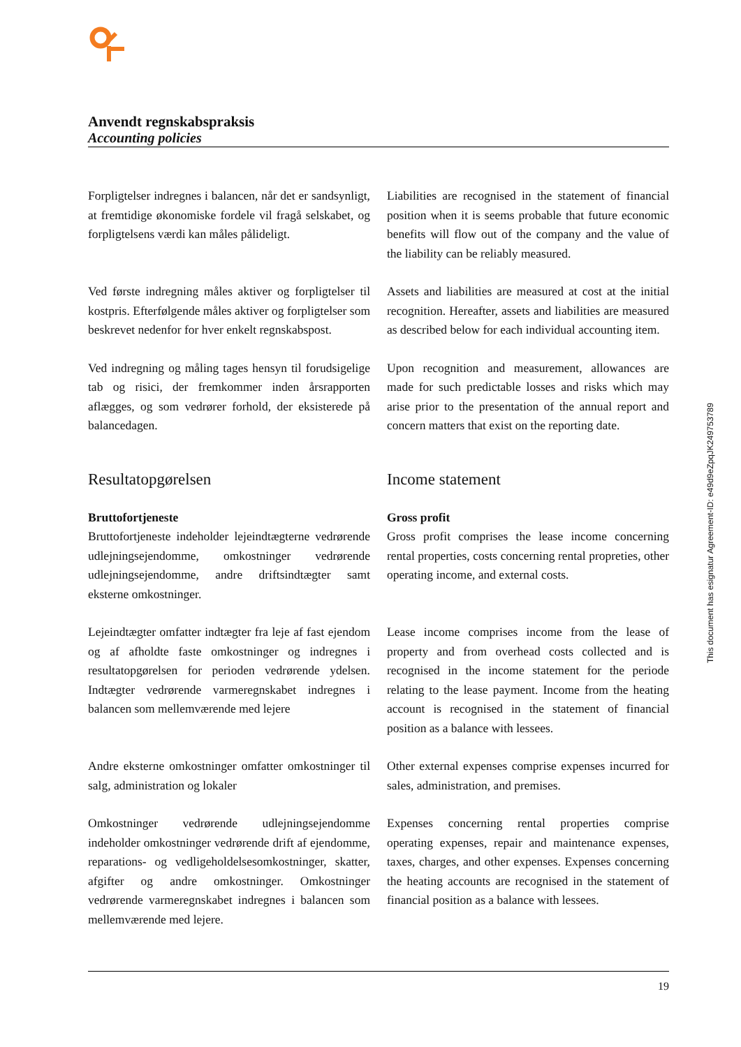Anvendt regnskabspraksis
Accounting policies
Forpligtelser indregnes i balancen, når det er sandsynligt, at fremtidige økonomiske fordele vil fragå selskabet, og forpligtelsens værdi kan måles pålideligt.
Liabilities are recognised in the statement of financial position when it is seems probable that future economic benefits will flow out of the company and the value of the liability can be reliably measured.
Ved første indregning måles aktiver og forpligtelser til kostpris. Efterfølgende måles aktiver og forpligtelser som beskrevet nedenfor for hver enkelt regnskabspost.
Assets and liabilities are measured at cost at the initial recognition. Hereafter, assets and liabilities are measured as described below for each individual accounting item.
Ved indregning og måling tages hensyn til forudsigelige tab og risici, der fremkommer inden årsrapporten aflægges, og som vedrører forhold, der eksisterede på balancedagen.
Upon recognition and measurement, allowances are made for such predictable losses and risks which may arise prior to the presentation of the annual report and concern matters that exist on the reporting date.
Resultatopgørelsen Income statement
Bruttofortjeneste
Bruttofortjeneste indeholder lejeindtægterne vedrørende udlejningsejendomme, omkostninger vedrørende udlejningsejendomme, andre driftsindtægter samt eksterne omkostninger.
Gross profit
Gross profit comprises the lease income concerning rental properties, costs concerning rental propreties, other operating income, and external costs.
Lejeindtægter omfatter indtægter fra leje af fast ejendom og af afholdte faste omkostninger og indregnes i resultatopgørelsen for perioden vedrørende ydelsen. Indtægter vedrørende varmeregnskabet indregnes i balancen som mellemværende med lejere
Lease income comprises income from the lease of property and from overhead costs collected and is recognised in the income statement for the periode relating to the lease payment. Income from the heating account is recognised in the statement of financial position as a balance with lessees.
Andre eksterne omkostninger omfatter omkostninger til salg, administration og lokaler
Other external expenses comprise expenses incurred for sales, administration, and premises.
Omkostninger vedrørende udlejningsejendomme indeholder omkostninger vedrørende drift af ejendomme, reparations- og vedligeholdelsesomkostninger, skatter, afgifter og andre omkostninger. Omkostninger vedrørende varmeregnskabet indregnes i balancen som mellemværende med lejere.
Expenses concerning rental properties comprise operating expenses, repair and maintenance expenses, taxes, charges, and other expenses. Expenses concerning the heating accounts are recognised in the statement of financial position as a balance with lessees.
19
This document has esignatur Agreement-ID: e49d9eZpqJK249753789